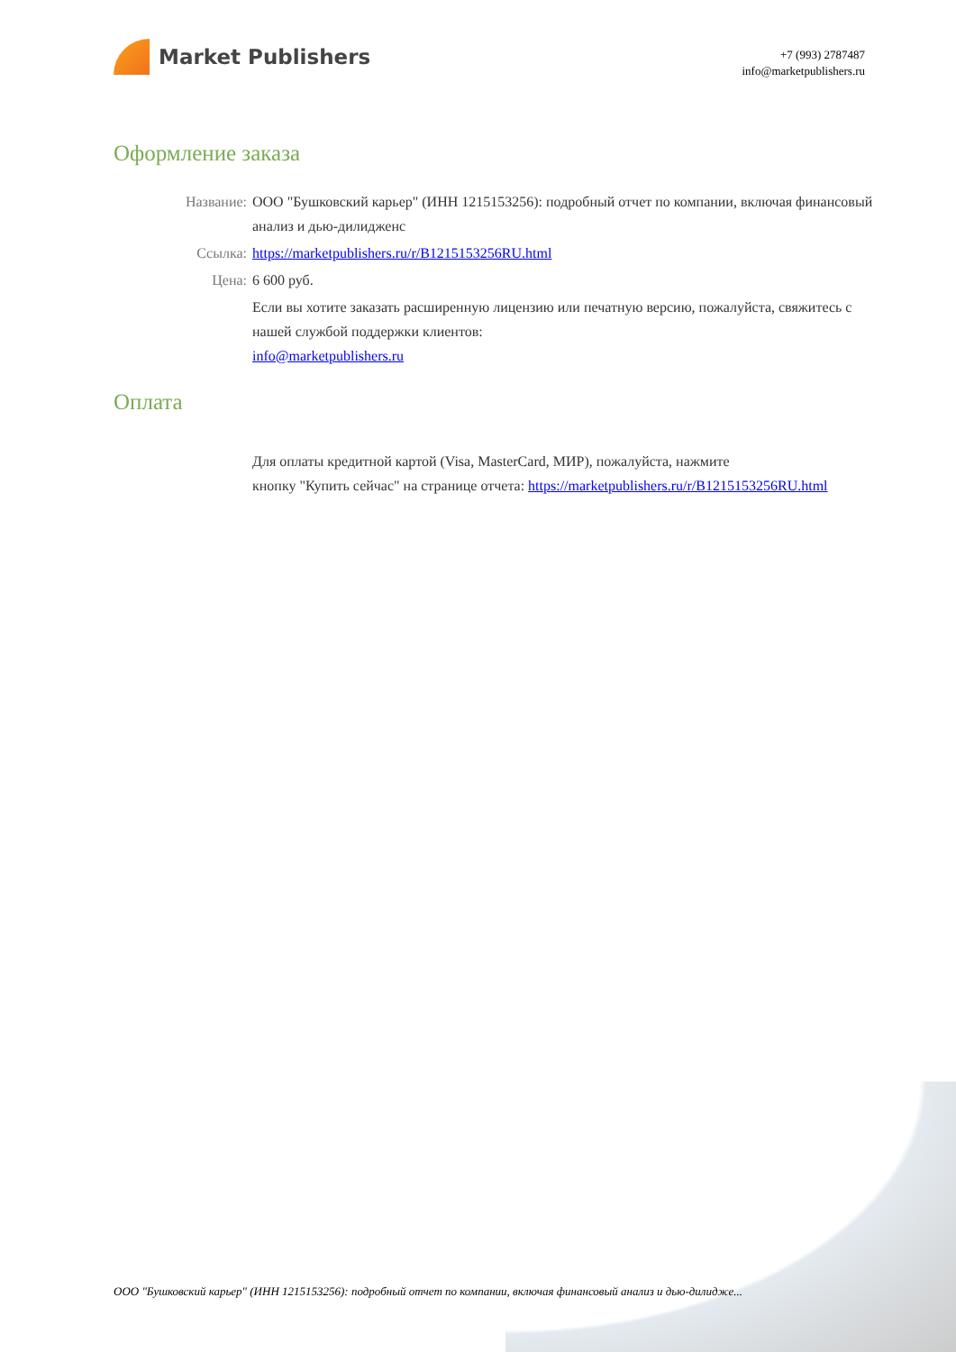Market Publishers
+7 (993) 2787487
info@marketpublishers.ru
Оформление заказа
Название: ООО "Бушковский карьер" (ИНН 1215153256): подробный отчет по компании, включая финансовый анализ и дью-дилидженс
Ссылка: https://marketpublishers.ru/r/B1215153256RU.html
Цена: 6 600 руб.
Если вы хотите заказать расширенную лицензию или печатную версию, пожалуйста, свяжитесь с нашей службой поддержки клиентов:
info@marketpublishers.ru
Оплата
Для оплаты кредитной картой (Visa, MasterCard, МИР), пожалуйста, нажмите
кнопку "Купить сейчас" на странице отчета: https://marketpublishers.ru/r/B1215153256RU.html
ООО "Бушковский карьер" (ИНН 1215153256): подробный отчет по компании, включая финансовый анализ и дью-дилидже...